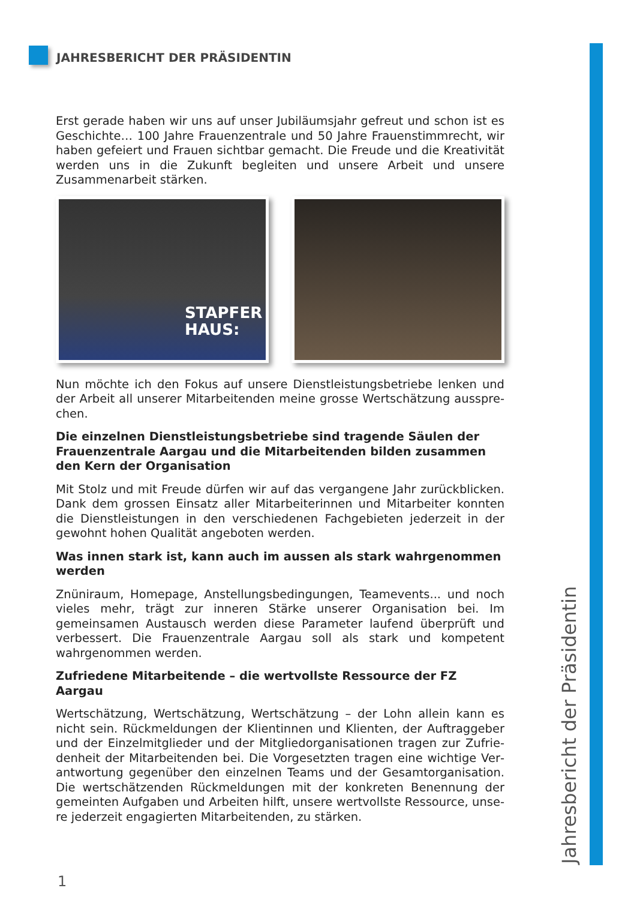JAHRESBERICHT DER PRÄSIDENTIN
Erst gerade haben wir uns auf unser Jubiläumsjahr gefreut und schon ist es Geschichte… 100 Jahre Frauenzentrale und 50 Jahre Frauenstimm­recht, wir haben gefeiert und Frauen sichtbar gemacht. Die Freude und die Kreativität werden uns in die Zukunft begleiten und unsere Arbeit und unsere Zusammenarbeit stärken.
STAPFER
HAUS:
Nun möchte ich den Fokus auf unsere Dienstleistungsbetriebe lenken und der Arbeit all unserer Mitarbeitenden meine grosse Wertschätzung ausspre­chen.
Die einzelnen Dienstleistungsbetriebe sind tragende Säulen der Frauenzen­trale Aargau und die Mitarbeitenden bilden zusammen den Kern der Orga­nisation
Mit Stolz und mit Freude dürfen wir auf das vergangene Jahr zurück­blicken. Dank dem grossen Einsatz aller Mitarbeiterinnen und Mitarbei­ter konnten die Dienstleistungen in den verschiedenen Fachgebieten jederzeit in der gewohnt hohen Qualität angeboten werden.
Was innen stark ist, kann auch im aussen als stark wahrgenommen werden
Znüniraum, Homepage, Anstellungsbedingungen, Teamevents... und noch vieles mehr, trägt zur inneren Stärke unserer Organisation bei. Im gemeinsa­men Austausch werden diese Parameter laufend überprüft und verbessert. Die Frauenzentrale Aargau soll als stark und kompetent wahrgenommen werden.
Zufriedene Mitarbeitende – die wertvollste Ressource der FZ Aargau
Wertschätzung, Wertschätzung, Wertschätzung – der Lohn allein kann es nicht sein. Rückmeldungen der Klientinnen und Klienten, der Auftraggeber und der Einzelmitglieder und der Mitgliedorganisationen tragen zur Zufrie­denheit der Mitarbeitenden bei. Die Vorgesetzten tragen eine wichtige Ver­antwortung gegenüber den einzelnen Teams und der Gesamtorganisation. Die wertschätzenden Rückmeldungen mit der konkreten Benennung der gemeinten Aufgaben und Arbeiten hilft, unsere wertvollste Ressource, unse­re jederzeit engagierten Mitarbeitenden, zu stärken.
Jahresbericht der Präsidentin
1